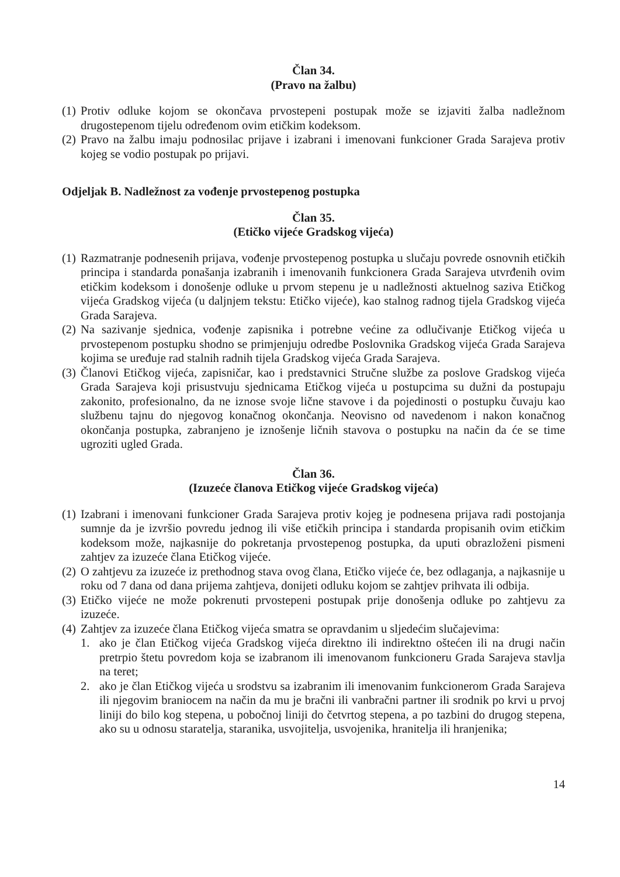Član 34.
(Pravo na žalbu)
(1) Protiv odluke kojom se okončava prvostepeni postupak može se izjaviti žalba nadležnom drugostepenom tijelu određenom ovim etičkim kodeksom.
(2) Pravo na žalbu imaju podnosilac prijave i izabrani i imenovani funkcioner Grada Sarajeva protiv kojeg se vodio postupak po prijavi.
Odjeljak B. Nadležnost za vođenje prvostepenog postupka
Član 35.
(Etičko vijeće Gradskog vijeća)
(1) Razmatranje podnesenih prijava, vođenje prvostepenog postupka u slučaju povrede osnovnih etičkih principa i standarda ponašanja izabranih i imenovanih funkcionera Grada Sarajeva utvrđenih ovim etičkim kodeksom i donošenje odluke u prvom stepenu je u nadležnosti aktuelnog saziva Etičkog vijeća Gradskog vijeća (u daljnjem tekstu: Etičko vijeće), kao stalnog radnog tijela Gradskog vijeća Grada Sarajeva.
(2) Na sazivanje sjednica, vođenje zapisnika i potrebne većine za odlučivanje Etičkog vijeća u prvostepenom postupku shodno se primjenjuju odredbe Poslovnika Gradskog vijeća Grada Sarajeva kojima se uređuje rad stalnih radnih tijela Gradskog vijeća Grada Sarajeva.
(3) Članovi Etičkog vijeća, zapisničar, kao i predstavnici Stručne službe za poslove Gradskog vijeća Grada Sarajeva koji prisustvuju sjednicama Etičkog vijeća u postupcima su dužni da postupaju zakonito, profesionalno, da ne iznose svoje lične stavove i da pojedinosti o postupku čuvaju kao službenu tajnu do njegovog konačnog okončanja. Neovisno od navedenom i nakon konačnog okončanja postupka, zabranjeno je iznošenje ličnih stavova o postupku na način da će se time ugroziti ugled Grada.
Član 36.
(Izuzeće članova Etičkog vijeće Gradskog vijeća)
(1) Izabrani i imenovani funkcioner Grada Sarajeva protiv kojeg je podnesena prijava radi postojanja sumnje da je izvršio povredu jednog ili više etičkih principa i standarda propisanih ovim etičkim kodeksom može, najkasnije do pokretanja prvostepenog postupka, da uputi obrazloženi pismeni zahtjev za izuzeće člana Etičkog vijeće.
(2) O zahtjevu za izuzeće iz prethodnog stava ovog člana, Etičko vijeće će, bez odlaganja, a najkasnije u roku od 7 dana od dana prijema zahtjeva, donijeti odluku kojom se zahtjev prihvata ili odbija.
(3) Etičko vijeće ne može pokrenuti prvostepeni postupak prije donošenja odluke po zahtjevu za izuzeće.
(4) Zahtjev za izuzeće člana Etičkog vijeća smatra se opravdanim u sljedećim slučajevima:
1. ako je član Etičkog vijeća Gradskog vijeća direktno ili indirektno oštećen ili na drugi način pretrpio štetu povredom koja se izabranom ili imenovanom funkcioneru Grada Sarajeva stavlja na teret;
2. ako je član Etičkog vijeća u srodstvu sa izabranim ili imenovanim funkcionerom Grada Sarajeva ili njegovim braniocem na način da mu je bračni ili vanbračni partner ili srodnik po krvi u prvoj liniji do bilo kog stepena, u pobočnoj liniji do četvrtog stepena, a po tazbini do drugog stepena, ako su u odnosu staratelja, staranika, usvojitelja, usvojenika, hranitelja ili hranjenika;
14